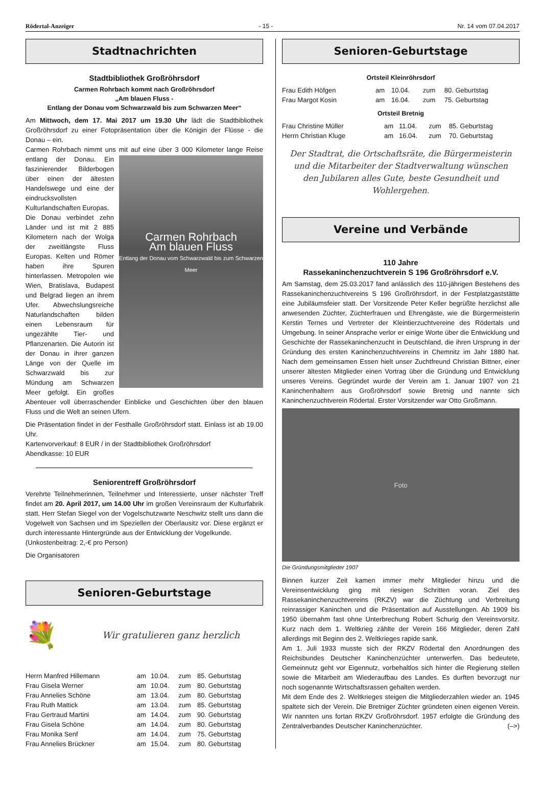Rödertal-Anzeiger - 15 - Nr. 14 vom 07.04.2017
Stadtnachrichten
Stadtbibliothek Großröhrsdorf
Carmen Rohrbach kommt nach Großröhrsdorf
„Am blauen Fluss -
Entlang der Donau vom Schwarzwald bis zum Schwarzen Meer“
Am Mittwoch, dem 17. Mai 2017 um 19.30 Uhr lädt die Stadtbibliothek Großröhrsdorf zu einer Fotopräsentation über die Königin der Flüsse - die Donau – ein.
Carmen Rohrbach nimmt uns mit auf eine über 3 000 Kilometer lange Carmen Rohrbach
Am blauen Fluss
Entlang der Donau vom Schwarzwald bis zum Schwarzen Meer Reise entlang der Donau. Ein faszinierender Bilderbogen über einen der ältesten Handelswege und eine der eindrucksvollsten Kulturlandschaften Europas.
Die Donau verbindet zehn Länder und ist mit 2 885 Kilometern nach der Wolga der zweitlängste Fluss Europas. Kelten und Römer haben ihre Spuren hinterlassen. Metropolen wie Wien, Bratislava, Budapest und Belgrad liegen an ihrem Ufer. Abwechslungsreiche Naturlandschaften bilden einen Lebensraum für ungezählte Tier- und Pflanzenarten. Die Autorin ist der Donau in ihrer ganzen Länge von der Quelle im Schwarzwald bis zur Mündung am Schwarzen Meer gefolgt. Ein großes Abenteuer voll überraschender Einblicke und Geschichten über den blauen Fluss und die Welt an seinen Ufern.
Die Präsentation findet in der Festhalle Großröhrsdorf statt. Einlass ist ab 19.00 Uhr.
Kartenvorverkauf: 8 EUR / in der Stadtbibliothek Großröhrsdorf
Abendkasse: 10 EUR
Seniorentreff Großröhrsdorf
Verehrte Teilnehmerinnen, Teilnehmer und Interessierte, unser nächster Treff findet am 20. April 2017, um 14.00 Uhr im großen Vereinsraum der Kulturfabrik statt. Herr Stefan Siegel von der Vogelschutzwarte Neschwitz stellt uns dann die Vogelwelt von Sachsen und im Speziellen der Oberlausitz vor. Diese ergänzt er durch interessante Hintergründe aus der Entwicklung der Vogelkunde.
(Unkostenbeitrag: 2,-€ pro Person)
Die Organisatoren
Senioren-Geburtstage
💐 Wir gratulieren ganz herzlich
| Herrn Manfred Hillemann | am | 10.04. | zum | 85. Geburtstag |
| Frau Gisela Werner | am | 10.04. | zum | 80. Geburtstag |
| Frau Annelies Schöne | am | 13.04. | zum | 80. Geburtstag |
| Frau Ruth Mattick | am | 13.04. | zum | 85. Geburtstag |
| Frau Gertraud Martini | am | 14.04. | zum | 90. Geburtstag |
| Frau Gisela Schöne | am | 14.04. | zum | 80. Geburtstag |
| Frau Monika Senf | am | 14.04. | zum | 75. Geburtstag |
| Frau Annelies Brückner | am | 15.04. | zum | 80. Geburtstag |
Senioren-Geburtstage
Ortsteil Kleinröhrsdorf
| Frau Edith Höfgen | am | 10.04. | zum | 80. Geburtstag |
| Frau Margot Kosin | am | 16.04. | zum | 75. Geburtstag |
Ortsteil Bretnig
| Frau Christine Müller | am | 11.04. | zum | 85. Geburtstag |
| Herrn Christian Kluge | am | 16.04. | zum | 70. Geburtstag |
Der Stadtrat, die Ortschaftsräte, die Bürgermeisterin
und die Mitarbeiter der Stadtverwaltung wünschen
den Jubilaren alles Gute, beste Gesundheit und Wohlergehen.
Vereine und Verbände
110 Jahre
Rassekaninchenzuchtverein S 196 Großröhrsdorf e.V.
Am Samstag, dem 25.03.2017 fand anlässlich des 110-jährigen Bestehens des Rassekaninchenzuchtvereins S 196 Großröhrsdorf, in der Festplatzgaststätte eine Jubiläumsfeier statt. Der Vorsitzende Peter Keller begrüßte herzlichst alle anwesenden Züchter, Züchterfrauen und Ehrengäste, wie die Bürgermeisterin Kerstin Ternes und Vertreter der Kleintierzuchtvereine des Rödertals und Umgebung. In seiner Ansprache verlor er einige Worte über die Entwicklung und Geschichte der Rassekaninchenzucht in Deutschland, die ihren Ursprung in der Gründung des ersten Kaninchenzuchtvereins in Chemnitz im Jahr 1880 hat. Nach dem gemeinsamen Essen hielt unser Zuchtfreund Christian Bittner, einer unserer ältesten Mitglieder einen Vortrag über die Gründung und Entwicklung unseres Vereins. Gegründet wurde der Verein am 1. Januar 1907 von 21 Kaninchenhaltern aus Großröhrsdorf sowie Bretnig und nannte sich Kaninchenzuchtverein Rödertal. Erster Vorsitzender war Otto Großmann.
Foto
Die Gründungsmitglieder 1907
Binnen kurzer Zeit kamen immer mehr Mitglieder hinzu und die Vereinsentwicklung ging mit riesigen Schritten voran. Ziel des Rassekaninchenzuchtvereins (RKZV) war die Züchtung und Verbreitung reinrassiger Kaninchen und die Präsentation auf Ausstellungen. Ab 1909 bis 1950 übernahm fast ohne Unterbrechung Robert Schurig den Vereinsvorsitz. Kurz nach dem 1. Weltkrieg zählte der Verein 166 Mitglieder, deren Zahl allerdings mit Beginn des 2. Weltkrieges rapide sank.
Am 1. Juli 1933 musste sich der RKZV Rödertal den Anordnungen des Reichsbundes Deutscher Kaninchenzüchter unterwerfen. Das bedeutete, Gemeinnutz geht vor Eigennutz, vorbehaltlos sich hinter die Regierung stellen sowie die Mitarbeit am Wiederaufbau des Landes. Es durften bevorzugt nur noch sogenannte Wirtschaftsrassen gehalten werden.
Mit dem Ende des 2. Weltkrieges steigen die Mitgliederzahlen wieder an. 1945 spaltete sich der Verein. Die Bretniger Züchter gründeten einen eigenen Verein. Wir nannten uns fortan RKZV Großröhrsdorf. 1957 erfolgte die Gründung des Zentralverbandes Deutscher Kaninchenzüchter. (–>)